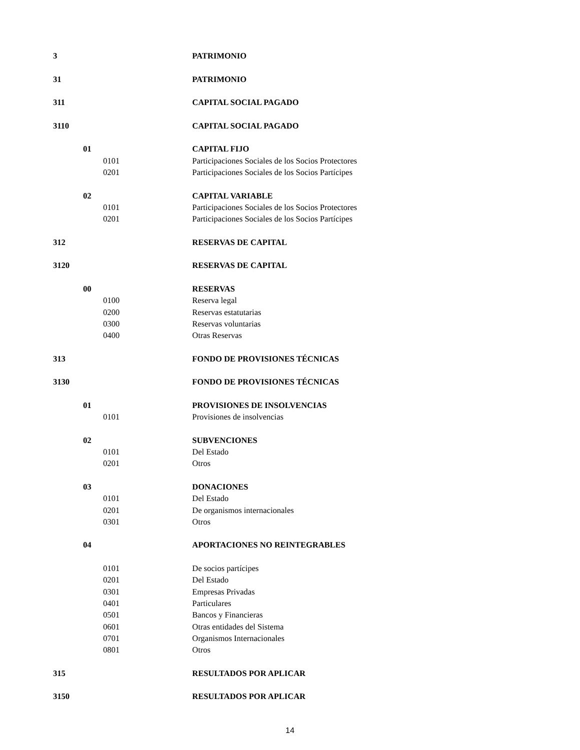3 PATRIMONIO
31 PATRIMONIO
311 CAPITAL SOCIAL PAGADO
3110 CAPITAL SOCIAL PAGADO
01 CAPITAL FIJO
0101 Participaciones Sociales de los Socios Protectores
0201 Participaciones Sociales de los Socios Partícipes
02 CAPITAL VARIABLE
0101 Participaciones Sociales de los Socios Protectores
0201 Participaciones Sociales de los Socios Partícipes
312 RESERVAS DE CAPITAL
3120 RESERVAS DE CAPITAL
00 RESERVAS
0100 Reserva legal
0200 Reservas estatutarias
0300 Reservas voluntarias
0400 Otras Reservas
313 FONDO DE PROVISIONES TÉCNICAS
3130 FONDO DE PROVISIONES TÉCNICAS
01 PROVISIONES DE INSOLVENCIAS
0101 Provisiones de insolvencias
02 SUBVENCIONES
0101 Del Estado
0201 Otros
03 DONACIONES
0101 Del Estado
0201 De organismos internacionales
0301 Otros
04 APORTACIONES NO REINTEGRABLES
0101 De socios partícipes
0201 Del Estado
0301 Empresas Privadas
0401 Particulares
0501 Bancos y Financieras
0601 Otras entidades del Sistema
0701 Organismos Internacionales
0801 Otros
315 RESULTADOS POR APLICAR
3150 RESULTADOS POR APLICAR
14